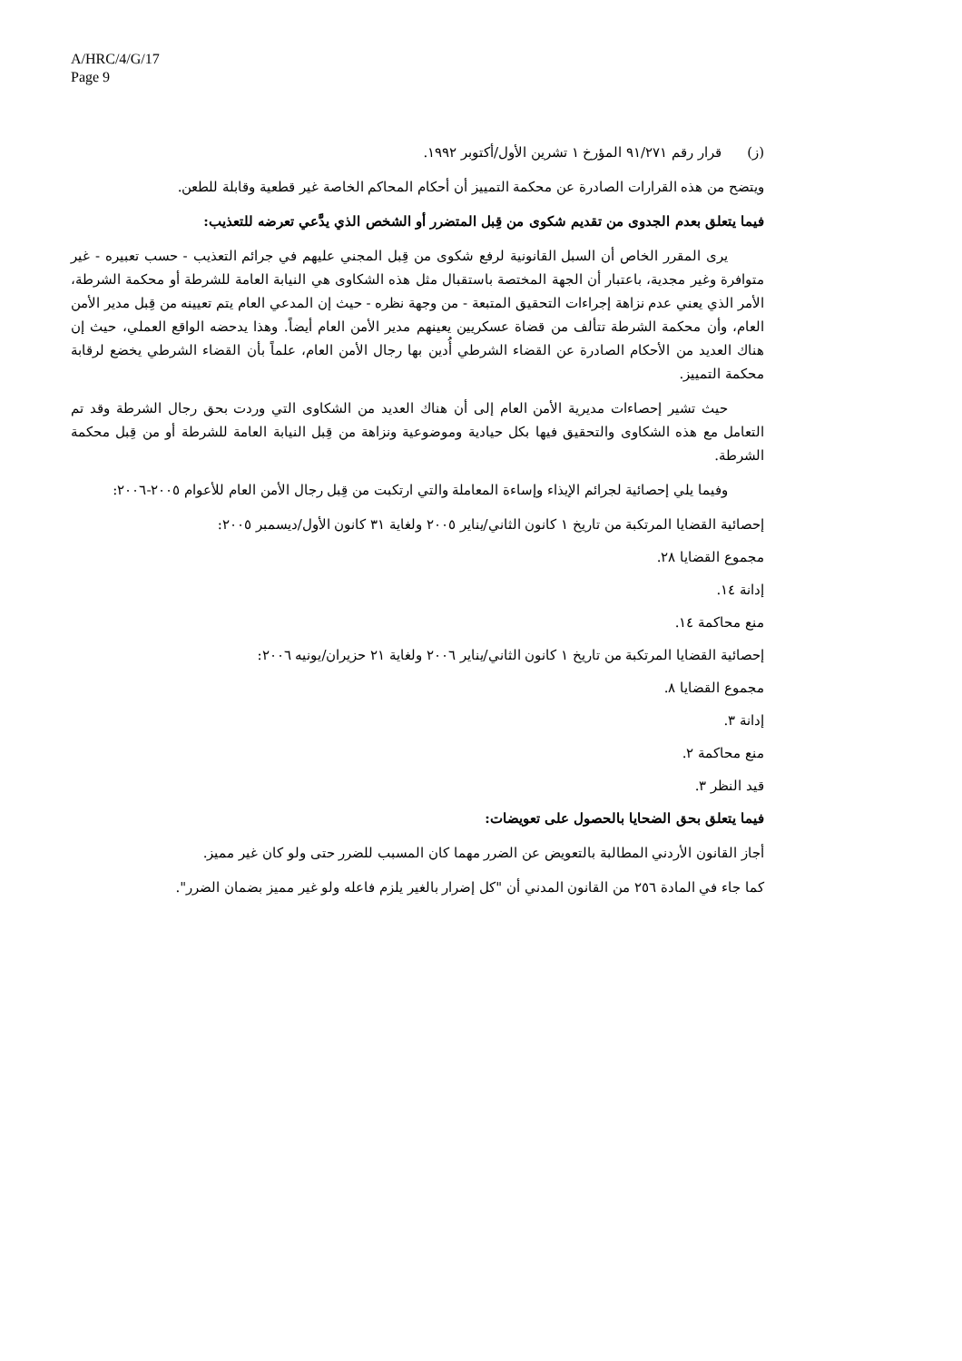A/HRC/4/G/17
Page 9
(ز) قرار رقم ٩١/٢٧١ المؤرخ ١ تشرين الأول/أكتوبر ١٩٩٢.
ويتضح من هذه القرارات الصادرة عن محكمة التمييز أن أحكام المحاكم الخاصة غير قطعية وقابلة للطعن.
فيما يتعلق بعدم الجدوى من تقديم شكوى من قِبل المتضرر أو الشخص الذي يدَّعي تعرضه للتعذيب:
يرى المقرر الخاص أن السبل القانونية لرفع شكوى من قِبل المجني عليهم في جرائم التعذيب - حسب تعبيره - غير متوافرة وغير مجدية، باعتبار أن الجهة المختصة باستقبال مثل هذه الشكاوى هي النيابة العامة للشرطة أو محكمة الشرطة، الأمر الذي يعني عدم نزاهة إجراءات التحقيق المتبعة - من وجهة نظره - حيث إن المدعي العام يتم تعيينه من قِبل مدير الأمن العام، وأن محكمة الشرطة تتألف من قضاة عسكريين يعينهم مدير الأمن العام أيضاً. وهذا يدحضه الواقع العملي، حيث إن هناك العديد من الأحكام الصادرة عن القضاء الشرطي أُدين بها رجال الأمن العام، علماً بأن القضاء الشرطي يخضع لرقابة محكمة التمييز.
حيث تشير إحصاءات مديرية الأمن العام إلى أن هناك العديد من الشكاوى التي وردت بحق رجال الشرطة وقد تم التعامل مع هذه الشكاوى والتحقيق فيها بكل حيادية وموضوعية ونزاهة من قِبل النيابة العامة للشرطة أو من قِبل محكمة الشرطة.
وفيما يلي إحصائية لجرائم الإيذاء وإساءة المعاملة والتي ارتكبت من قِبل رجال الأمن العام للأعوام ٢٠٠٥-٢٠٠٦:
إحصائية القضايا المرتكبة من تاريخ ١ كانون الثاني/يناير ٢٠٠٥ ولغاية ٣١ كانون الأول/ديسمبر ٢٠٠٥:
مجموع القضايا ٢٨.
إدانة ١٤.
منع محاكمة ١٤.
إحصائية القضايا المرتكبة من تاريخ ١ كانون الثاني/يناير ٢٠٠٦ ولغاية ٢١ حزيران/يونيه ٢٠٠٦:
مجموع القضايا ٨.
إدانة ٣.
منع محاكمة ٢.
قيد النظر ٣.
فيما يتعلق بحق الضحايا بالحصول على تعويضات:
أجاز القانون الأردني المطالبة بالتعويض عن الضرر مهما كان المسبب للضرر حتى ولو كان غير مميز.
كما جاء في المادة ٢٥٦ من القانون المدني أن "كل إضرار بالغير يلزم فاعله ولو غير مميز بضمان الضرر".